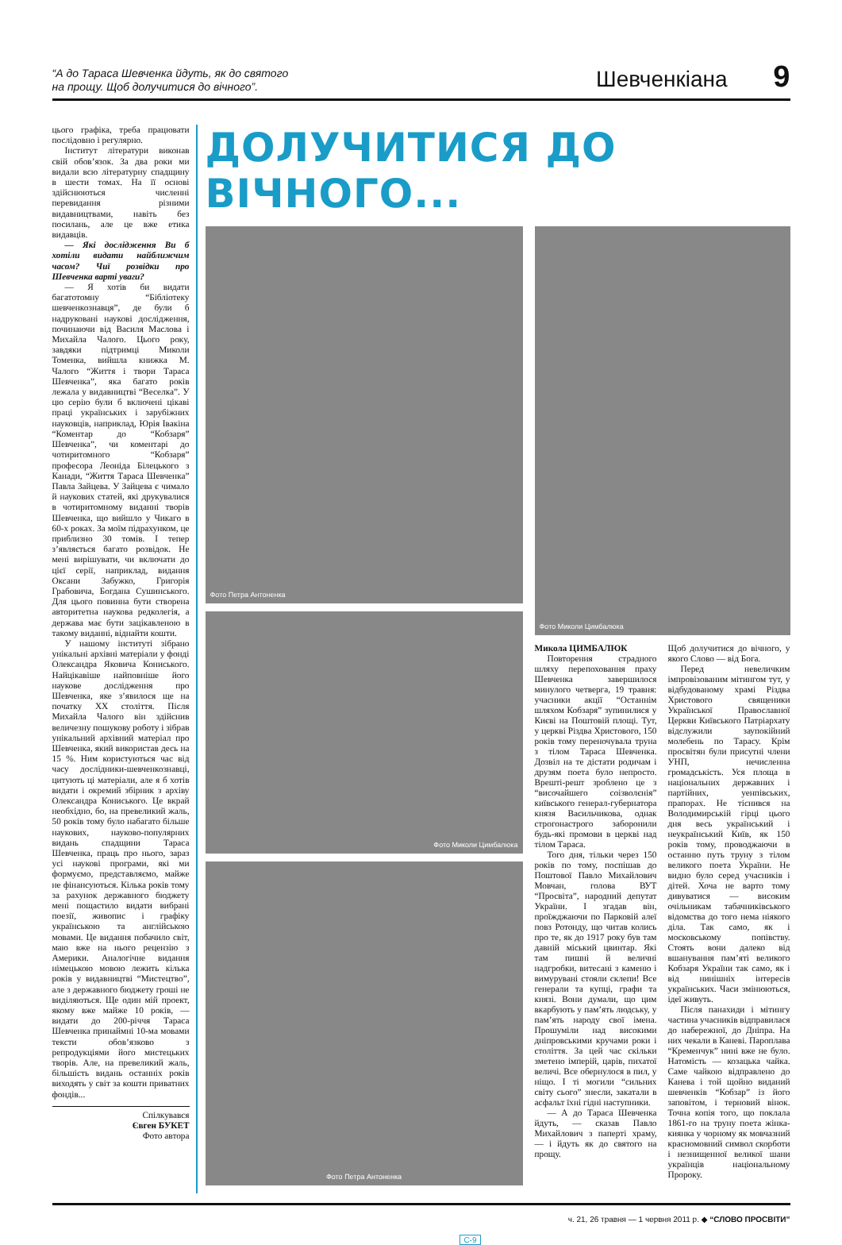“А до Тараса Шевченка йдуть, як до святого
на прощу. Щоб долучитися до вічного”.
Шевченкіана 9
цього графіка, треба працювати послідовно і регулярно.
Інститут літератури виконав свій обов’язок. За два роки ми видали всю літературну спадщину в шести томах. На її основі здійснюються численні перевидання різними видавництвами, навіть без посилань, але це вже етика видавців.
— Які дослідження Ви б хотіли видати найближчим часом? Чиї розвідки про Шевченка варті уваги?
— Я хотів би видати багатотомну “Бібліотеку шевченкознавця”, де були б надруковані наукові дослідження, починаючи від Василя Маслова і Михайла Чалого. Цього року, завдяки підтримці Миколи Томенка, вийшла книжка М. Чалого “Життя і твори Тараса Шевченка”, яка багато років лежала у видавництві “Веселка”. У цю серію були б включені цікаві праці українських і зарубіжних науковців, наприклад, Юрія Івакіна “Коментар до “Кобзаря” Шевченка”, чи коментарі до чотиритомного “Кобзаря” професора Леоніда Білецького з Канади, “Життя Тараса Шевченка” Павла Зайцева. У Зайцева є чимало й наукових статей, які друкувалися в чотиритомному виданні творів Шевченка, що вийшло у Чикаго в 60-х роках. За моїм підрахунком, це приблизно 30 томів. І тепер з’являється багато розвідок. Не мені вирішувати, чи включати до цієї серії, наприклад, видання Оксани Забужко, Григорія Грабовича, Богдана Сушинського. Для цього повинна бути створена авторитетна наукова редколегія, а держава має бути зацікавленою в такому виданні, віднайти кошти.
У нашому інституті зібрано унікальні архівні матеріали у фонді Олександра Яковича Кониського. Найцікавіше найповніше його наукове дослідження про Шевченка, яке з’явилося ще на початку ХХ століття. Після Михайла Чалого він здійснив величезну пошукову роботу і зібрав унікальний архівний матеріал про Шевченка, який використав десь на 15 %. Ним користуються час від часу дослідники-шевченкознавці, цитують ці матеріали, але я б хотів видати і окремий збірник з архіву Олександра Кониського. Це вкрай необхідно, бо, на превеликий жаль, 50 років тому було набагато більше наукових, науково-популярних видань спадщини Тараса Шевченка, праць про нього, зараз усі наукові програми, які ми формуємо, представляємо, майже не фінансуються. Кілька років тому за рахунок державного бюджету мені пощастило видати вибрані поезії, живопис і графіку українською та англійською мовами. Це видання побачило світ, маю вже на нього рецензію з Америки. Аналогічне видання німецькою мовою лежить кілька років у видавництві “Мистецтво”, але з державного бюджету гроші не виділяються. Ще один мій проект, якому вже майже 10 років, — видати до 200-річчя Тараса Шевченка принаймні 10-ма мовами тексти обов’язково з репродукціями його мистецьких творів. Але, на превеликий жаль, більшість видань останніх років виходять у світ за кошти приватних фондів...
Спілкувався
Євген БУКЕТ
Фото автора
ДОЛУЧИТИСЯ ДО ВІЧНОГО...
Фото Петра Антоненка
Фото Миколи Цимбалюка
Фото Петра Антоненка
Фото Миколи Цимбалюка
Микола ЦИМБАЛЮК
Повторення страдного шляху перепоховання праху Шевченка завершилося минулого четверга, 19 травня: учасники акції “Останнім шляхом Кобзаря” зупинилися у Києві на Поштовій площі. Тут, у церкві Різдва Христового, 150 років тому переночувала труна з тілом Тараса Шевченка. Дозвіл на те дістати родичам і друзям поета було непросто. Врешті-решт зроблено це з “височайшего соізволєнія” київського генерал-губернатора князя Васильчикова, однак строгонастрого заборонили будь-які промови в церкві над тілом Тараса.
Того дня, тільки через 150 років по тому, поспішав до Поштової Павло Михайлович Мовчан, голова ВУТ “Просвіта”, народний депутат України. І згадав він, проїжджаючи по Парковій алеї повз Ротонду, що читав колись про те, як до 1917 року був там давній міський цвинтар. Які там пишні й величні надгробки, витесані з каменю і вимурувані стояли склепи! Все генерали та купці, графи та князі. Вони думали, що цим вкарбують у пам’ять людську, у пам’ять народу свої імена. Прошуміли над високими дніпровськими кручами роки і століття. За цей час скільки зметено імперій, царів, пихатої величі. Все обернулося в пил, у ніщо. І ті могили “сильних світу сього” знесли, закатали в асфальт їхні гідні наступники.
— А до Тараса Шевченка йдуть, — сказав Павло Михайлович з паперті храму, — і йдуть як до святого на прощу.
Щоб долучитися до вічного, у якого Слово — від Бога.
Перед невеличким імпровізованим мітингом тут, у відбудованому храмі Різдва Христового священики Української Православної Церкви Київського Патріархату відслужили заупокійний молебень по Тарасу. Крім просвітян були присутні члени УНП, нечисленна громадськість. Уся площа в національних державних і партійних, уенпівських, прапорах. Не тіснився на Володимирській гірці цього дня весь український і неукраїнський Київ, як 150 років тому, проводжаючи в останню путь труну з тілом великого поета України. Не видно було серед учасників і дітей. Хоча не варто тому дивуватися — високим очільникам табачниківського відомства до того нема ніякого діла. Так само, як і московському попівству. Стоять вони далеко від вшанування пам’яті великого Кобзаря України так само, як і від нинішніх інтересів українських. Часи змінюються, ідеї живуть.
Після панахиди і мітингу частина учасників відправилася до набережної, до Дніпра. На них чекали в Каневі. Пароплава “Кременчук” нині вже не було. Натомість — козацька чайка. Саме чайкою відправлено до Канева і той щойно виданий шевченків “Кобзар” із його заповітом, і терновий вінок. Точна копія того, що поклала 1861-го на труну поета жінка-киянка у чорному як мовчазний красномовний символ скорботи і незнищенної великої шани українців національному Пророку.
ч. 21, 26 травня — 1 червня 2011 р. ◆ “СЛОВО ПРОСВІТИ”
С-9